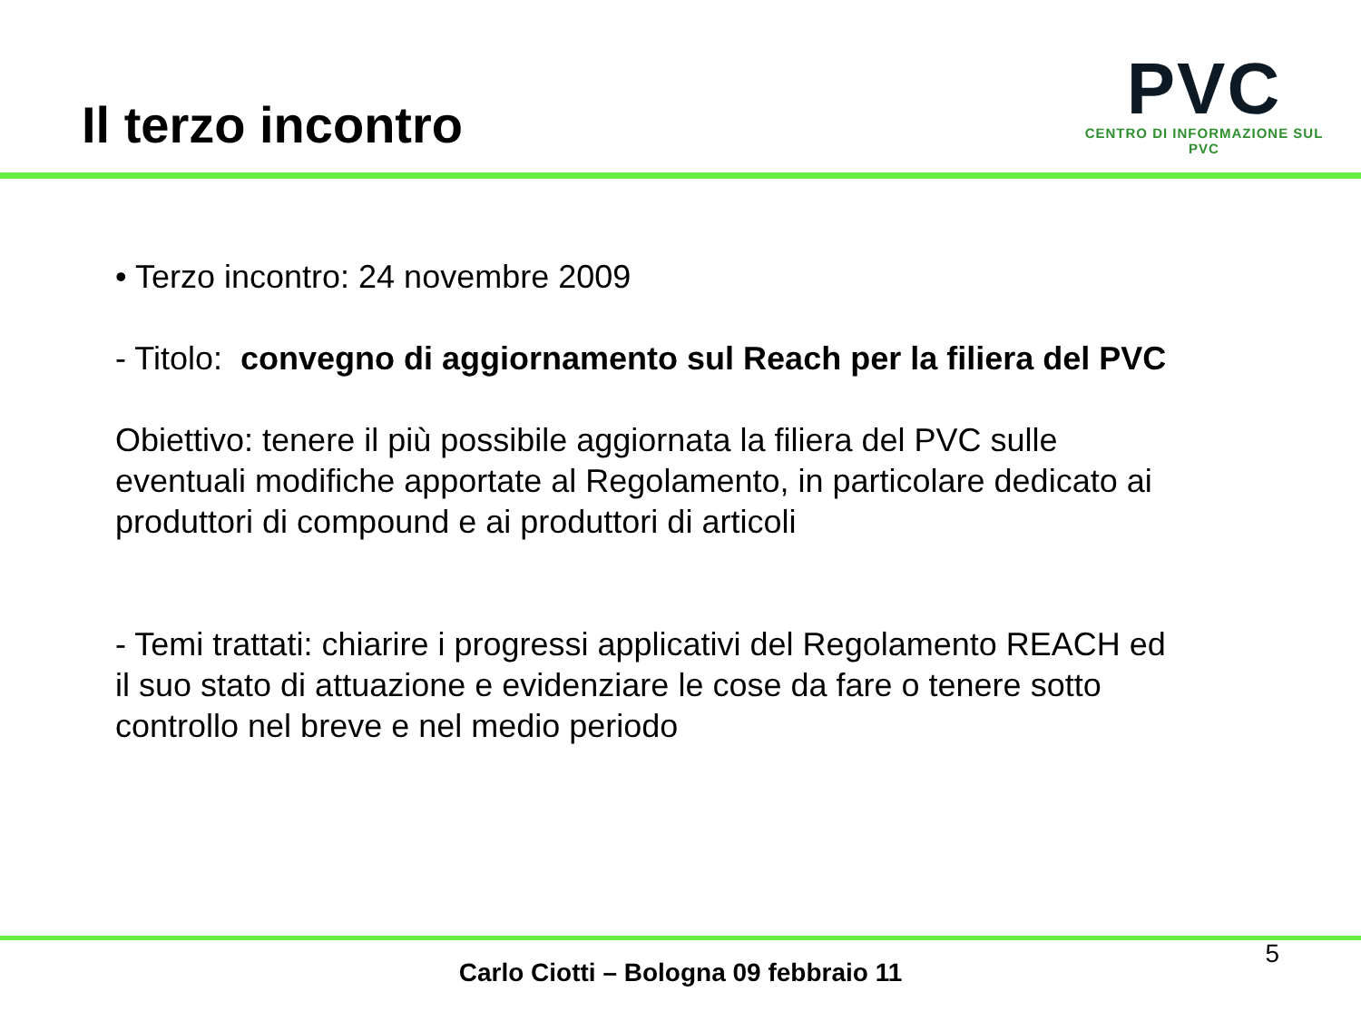Il terzo incontro
PVC
CENTRO DI INFORMAZIONE SUL PVC
• Terzo incontro: 24 novembre 2009
- Titolo: convegno di aggiornamento sul Reach per la filiera del PVC
Obiettivo: tenere il più possibile aggiornata la filiera del PVC sulle eventuali modifiche apportate al Regolamento, in particolare dedicato ai produttori di compound e ai produttori di articoli
- Temi trattati: chiarire i progressi applicativi del Regolamento REACH ed il suo stato di attuazione e evidenziare le cose da fare o tenere sotto controllo nel breve e nel medio periodo
Carlo Ciotti – Bologna 09 febbraio 11
5